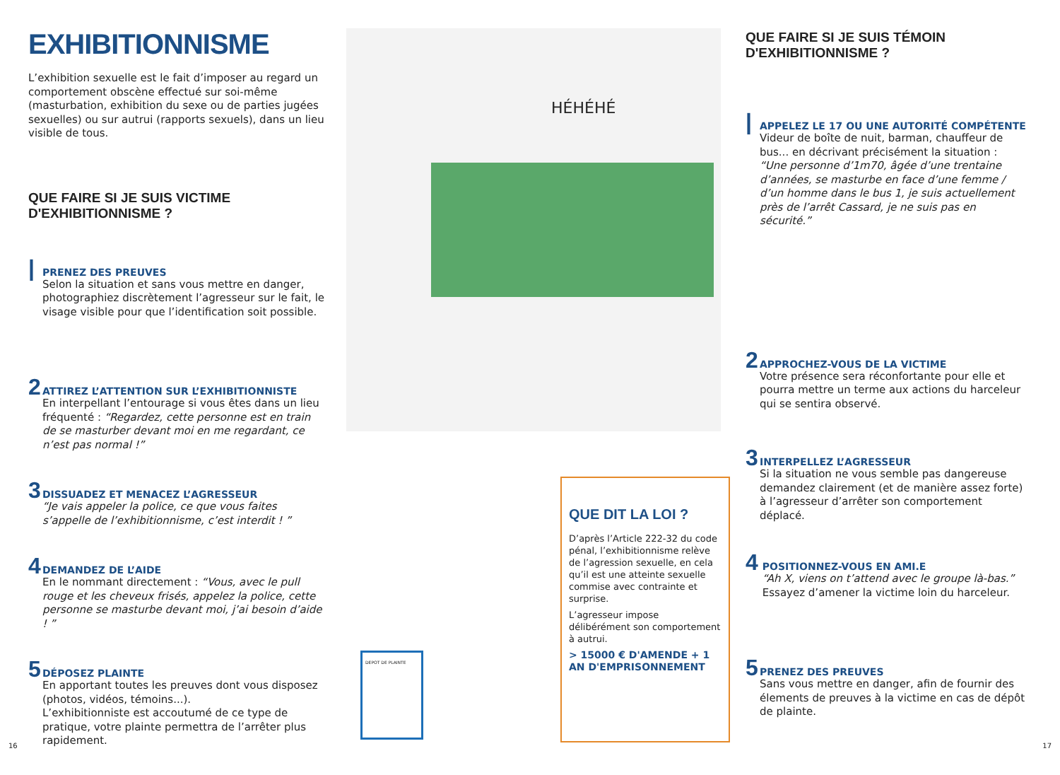EXHIBITIONNISME
L’exhibition sexuelle est le fait d’imposer au regard un comportement obscène effectué sur soi-même (masturbation, exhibition du sexe ou de parties jugées sexuelles) ou sur autrui (rapports sexuels), dans un lieu visible de tous.
QUE FAIRE SI JE SUIS VICTIME D'EXHIBITIONNISME ?
|
PRENEZ DES PREUVES
Selon la situation et sans vous mettre en danger, photographiez discrètement l’agresseur sur le fait, le visage visible pour que l’identification soit possible.
2
ATTIREZ L’ATTENTION SUR L’EXHIBITIONNISTE
En interpellant l’entourage si vous êtes dans un lieu fréquenté : “Regardez, cette personne est en train de se masturber devant moi en me regardant, ce n’est pas normal !”
3
DISSUADEZ ET MENACEZ L’AGRESSEUR
“Je vais appeler la police, ce que vous faites s’appelle de l’exhibitionnisme, c’est interdit ! ”
4
DEMANDEZ DE L’AIDE
En le nommant directement : “Vous, avec le pull rouge et les cheveux frisés, appelez la police, cette personne se masturbe devant moi, j’ai besoin d’aide ! ”
5
DÉPOSEZ PLAINTE
En apportant toutes les preuves dont vous disposez (photos, vidéos, témoins...).
L’exhibitionniste est accoutumé de ce type de pratique, votre plainte permettra de l’arrêter plus rapidement.
HÉHÉHÉ
DEPOT DE PLAINTE
QUE DIT LA LOI ?
D’après l’Article 222-32 du code pénal, l’exhibitionnisme relève de l’agression sexuelle, en cela qu’il est une atteinte sexuelle commise avec contrainte et surprise.
L’agresseur impose délibérément son comportement à autrui.
> 15000 € D'AMENDE + 1 AN D'EMPRISONNEMENT
QUE FAIRE SI JE SUIS TÉMOIN D'EXHIBITIONNISME ?
|
APPELEZ LE 17 OU UNE AUTORITÉ COMPÉTENTE
Videur de boîte de nuit, barman, chauffeur de bus... en décrivant précisément la situation :
“Une personne d’1m70, âgée d’une trentaine d’années, se masturbe en face d’une femme / d’un homme dans le bus 1, je suis actuellement près de l’arrêt Cassard, je ne suis pas en sécurité.”
2
APPROCHEZ-VOUS DE LA VICTIME
Votre présence sera réconfortante pour elle et pourra mettre un terme aux actions du harceleur qui se sentira observé.
3
INTERPELLEZ L’AGRESSEUR
Si la situation ne vous semble pas dangereuse demandez clairement (et de manière assez forte) à l’agresseur d’arrêter son comportement déplacé.
4
POSITIONNEZ-VOUS EN AMI.E
“Ah X, viens on t’attend avec le groupe là-bas.”
Essayez d’amener la victime loin du harceleur.
5
PRENEZ DES PREUVES
Sans vous mettre en danger, afin de fournir des élements de preuves à la victime en cas de dépôt de plainte.
16 17